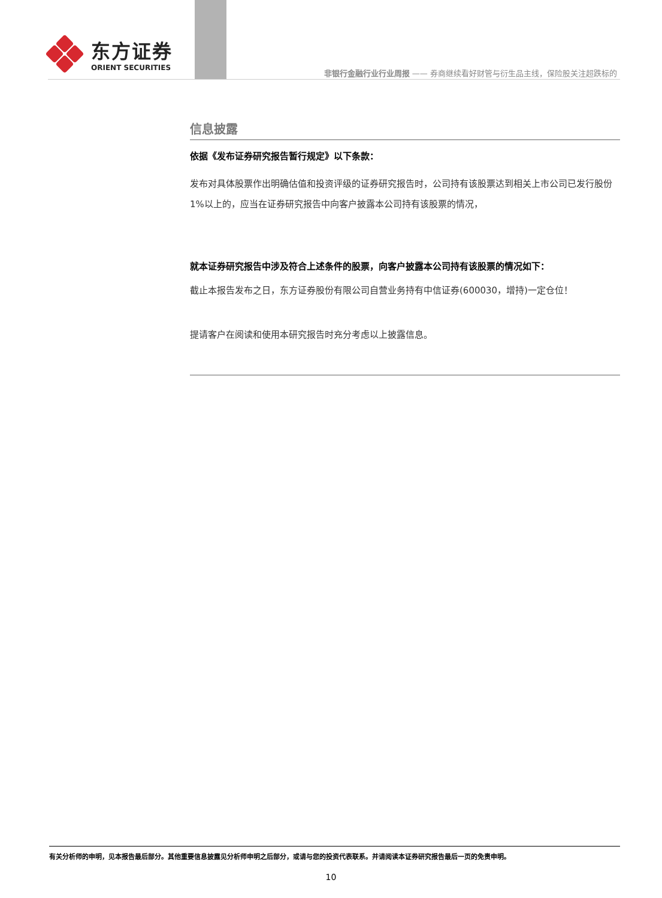东方证券
ORIENT SECURITIES
非银行金融行业行业周报 —— 券商继续看好财管与衍生品主线，保险股关注超跌标的
信息披露
依据《发布证券研究报告暂行规定》以下条款：
发布对具体股票作出明确估值和投资评级的证券研究报告时，公司持有该股票达到相关上市公司已发行股份1%以上的，应当在证券研究报告中向客户披露本公司持有该股票的情况，
就本证券研究报告中涉及符合上述条件的股票，向客户披露本公司持有该股票的情况如下：
截止本报告发布之日，东方证券股份有限公司自营业务持有中信证券(600030，增持)一定仓位！
提请客户在阅读和使用本研究报告时充分考虑以上披露信息。
有关分析师的申明，见本报告最后部分。其他重要信息披露见分析师申明之后部分，或请与您的投资代表联系。并请阅读本证券研究报告最后一页的免责申明。
10